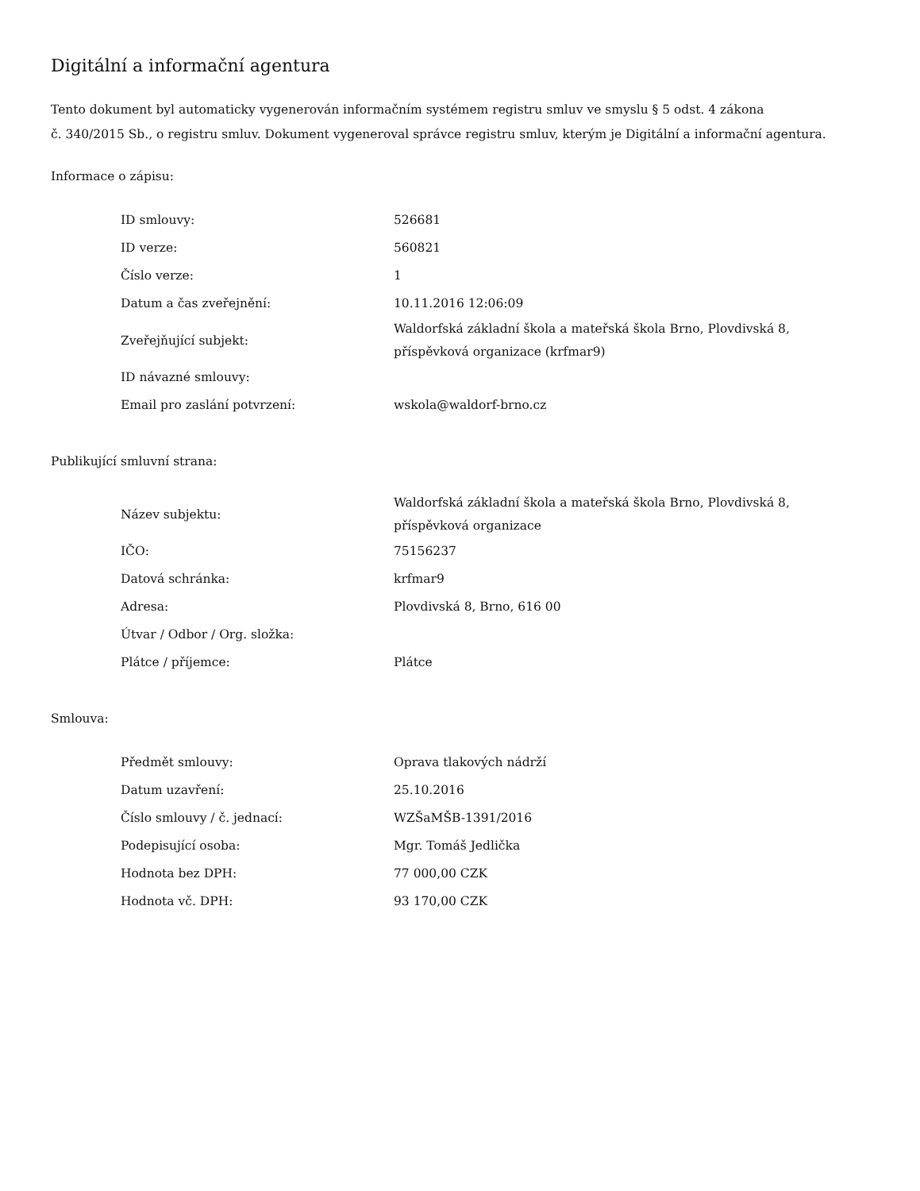Digitální a informační agentura
Tento dokument byl automaticky vygenerován informačním systémem registru smluv ve smyslu § 5 odst. 4 zákona
č. 340/2015 Sb., o registru smluv. Dokument vygeneroval správce registru smluv, kterým je Digitální a informační agentura.
Informace o zápisu:
| ID smlouvy: | 526681 |
| ID verze: | 560821 |
| Číslo verze: | 1 |
| Datum a čas zveřejnění: | 10.11.2016 12:06:09 |
| Zveřejňující subjekt: | Waldorfská základní škola a mateřská škola Brno, Plovdivská 8, příspěvková organizace (krfmar9) |
| ID návazné smlouvy: | |
| Email pro zaslání potvrzení: | wskola@waldorf-brno.cz |
Publikující smluvní strana:
| Název subjektu: | Waldorfská základní škola a mateřská škola Brno, Plovdivská 8, příspěvková organizace |
| IČO: | 75156237 |
| Datová schránka: | krfmar9 |
| Adresa: | Plovdivská 8, Brno, 616 00 |
| Útvar / Odbor / Org. složka: | |
| Plátce / příjemce: | Plátce |
Smlouva:
| Předmět smlouvy: | Oprava tlakových nádrží |
| Datum uzavření: | 25.10.2016 |
| Číslo smlouvy / č. jednací: | WZŠaMŠB-1391/2016 |
| Podepisující osoba: | Mgr. Tomáš Jedlička |
| Hodnota bez DPH: | 77 000,00 CZK |
| Hodnota vč. DPH: | 93 170,00 CZK |